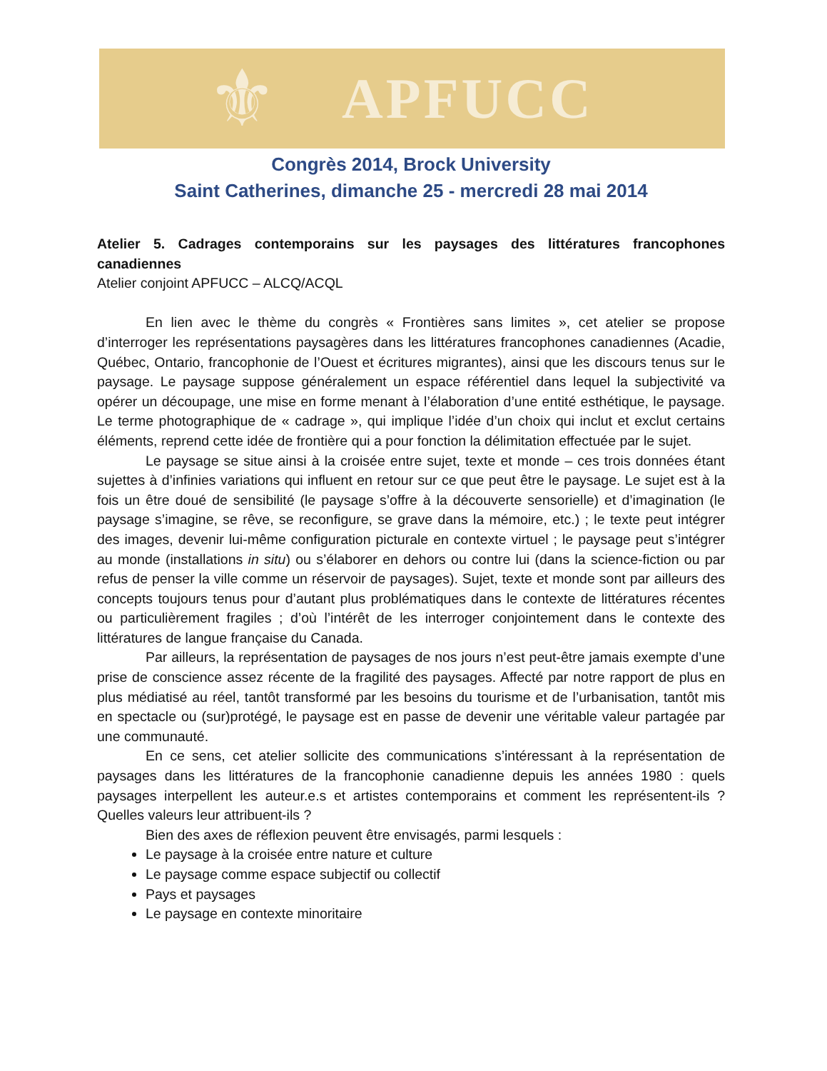⚜
APFUCC
Congrès 2014, Brock University
Saint Catherines, dimanche 25 - mercredi 28 mai 2014
Atelier 5. Cadrages contemporains sur les paysages des littératures francophones canadiennes
Atelier conjoint APFUCC – ALCQ/ACQL
En lien avec le thème du congrès « Frontières sans limites », cet atelier se propose d’interroger les représentations paysagères dans les littératures francophones canadiennes (Acadie, Québec, Ontario, francophonie de l’Ouest et écritures migrantes), ainsi que les discours tenus sur le paysage. Le paysage suppose généralement un espace référentiel dans lequel la subjectivité va opérer un découpage, une mise en forme menant à l’élaboration d’une entité esthétique, le paysage. Le terme photographique de « cadrage », qui implique l’idée d’un choix qui inclut et exclut certains éléments, reprend cette idée de frontière qui a pour fonction la délimitation effectuée par le sujet.
Le paysage se situe ainsi à la croisée entre sujet, texte et monde – ces trois données étant sujettes à d’infinies variations qui influent en retour sur ce que peut être le paysage. Le sujet est à la fois un être doué de sensibilité (le paysage s’offre à la découverte sensorielle) et d’imagination (le paysage s’imagine, se rêve, se reconfigure, se grave dans la mémoire, etc.) ; le texte peut intégrer des images, devenir lui-même configuration picturale en contexte virtuel ; le paysage peut s’intégrer au monde (installations in situ) ou s’élaborer en dehors ou contre lui (dans la science-fiction ou par refus de penser la ville comme un réservoir de paysages). Sujet, texte et monde sont par ailleurs des concepts toujours tenus pour d’autant plus problématiques dans le contexte de littératures récentes ou particulièrement fragiles ; d’où l’intérêt de les interroger conjointement dans le contexte des littératures de langue française du Canada.
Par ailleurs, la représentation de paysages de nos jours n’est peut-être jamais exempte d’une prise de conscience assez récente de la fragilité des paysages. Affecté par notre rapport de plus en plus médiatisé au réel, tantôt transformé par les besoins du tourisme et de l’urbanisation, tantôt mis en spectacle ou (sur)protégé, le paysage est en passe de devenir une véritable valeur partagée par une communauté.
En ce sens, cet atelier sollicite des communications s’intéressant à la représentation de paysages dans les littératures de la francophonie canadienne depuis les années 1980 : quels paysages interpellent les auteur.e.s et artistes contemporains et comment les représentent-ils ? Quelles valeurs leur attribuent-ils ?
Bien des axes de réflexion peuvent être envisagés, parmi lesquels :
Le paysage à la croisée entre nature et culture
Le paysage comme espace subjectif ou collectif
Pays et paysages
Le paysage en contexte minoritaire